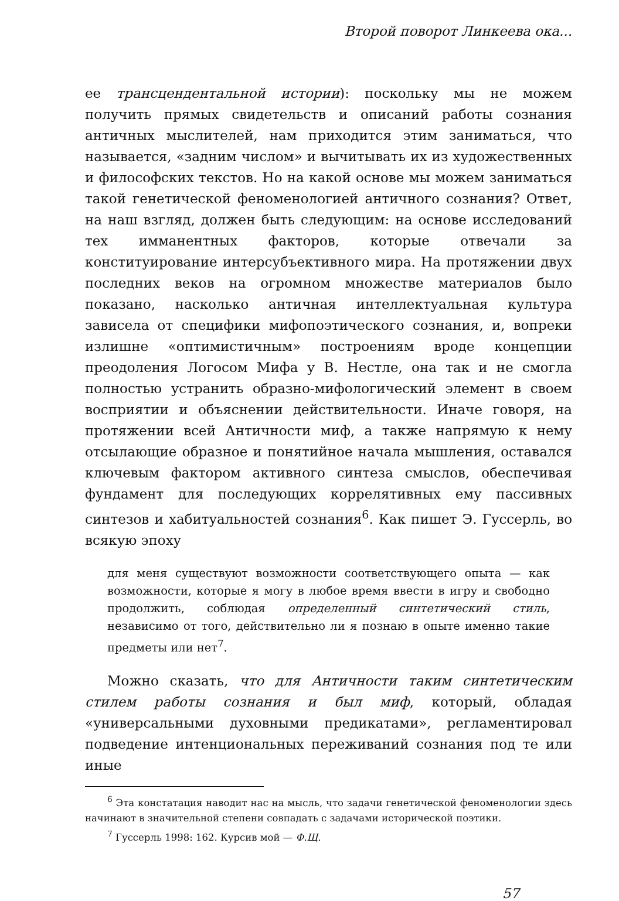Второй поворот Линкеева ока...
ее трансцендентальной истории): поскольку мы не можем получить прямых свидетельств и описаний работы сознания античных мыслителей, нам приходится этим заниматься, что называется, «задним числом» и вычитывать их из художественных и философских текстов. Но на какой основе мы можем заниматься такой генетической феноменологией античного сознания? Ответ, на наш взгляд, должен быть следующим: на основе исследований тех имманентных факторов, которые отвечали за конституирование интерсубъективного мира. На протяжении двух последних веков на огромном множестве материалов было показано, насколько античная интеллектуальная культура зависела от специфики мифопоэтического сознания, и, вопреки излишне «оптимистичным» построениям вроде концепции преодоления Логосом Мифа у В. Нестле, она так и не смогла полностью устранить образно-мифологический элемент в своем восприятии и объяснении действительности. Иначе говоря, на протяжении всей Античности миф, а также напрямую к нему отсылающие образное и понятийное начала мышления, оставался ключевым фактором активного синтеза смыслов, обеспечивая фундамент для последующих коррелятивных ему пассивных синтезов и хабитуальностей сознания<sup>6</sup>. Как пишет Э. Гуссерль, во всякую эпоху
для меня существуют возможности соответствующего опыта — как возможности, которые я могу в любое время ввести в игру и свободно продолжить, соблюдая определенный синтетический стиль, независимо от того, действительно ли я познаю в опыте именно такие предметы или нет<sup>7</sup>.
Можно сказать, что для Античности таким синтетическим стилем работы сознания и был миф, который, обладая «универсальными духовными предикатами», регламентировал подведение интенциональных переживаний сознания под те или иные
<sup>6</sup> Эта констатация наводит нас на мысль, что задачи генетической феноменологии здесь начинают в значительной степени совпадать с задачами исторической поэтики.
<sup>7</sup> Гуссерль 1998: 162. Курсив мой — Ф.Щ.
57